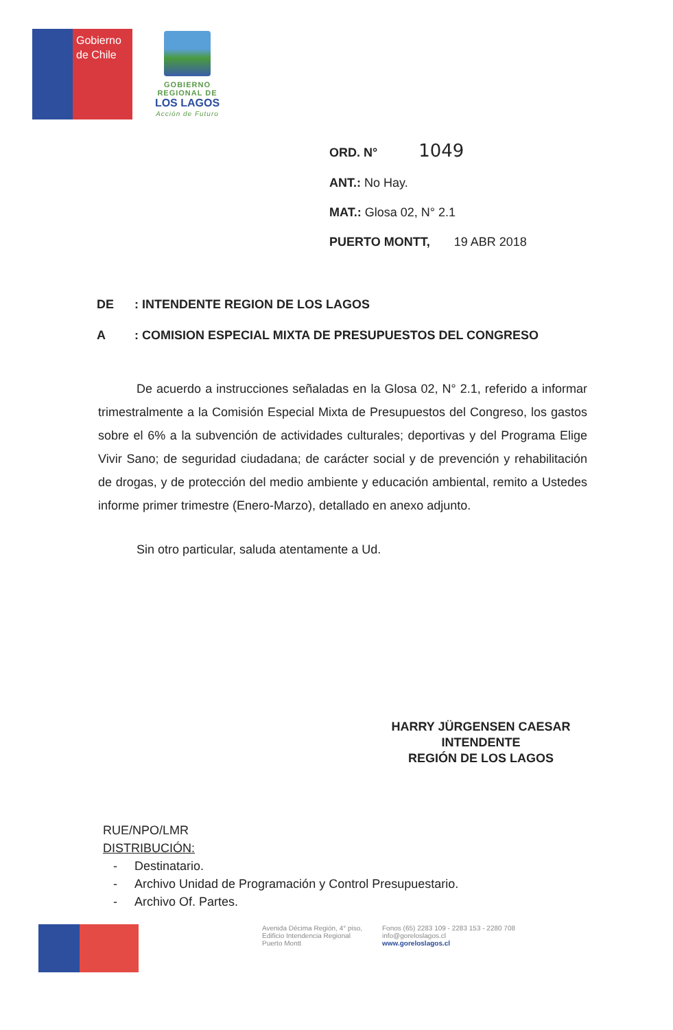Gobierno
de Chile
GOBIERNO
REGIONAL DE
LOS LAGOS
Acción de Futuro
ORD. N° 1049
ANT.: No Hay.
MAT.: Glosa 02, N° 2.1
PUERTO MONTT, 19 ABR 2018
DE: INTENDENTE REGION DE LOS LAGOS
A: COMISION ESPECIAL MIXTA DE PRESUPUESTOS DEL CONGRESO
De acuerdo a instrucciones señaladas en la Glosa 02, N° 2.1, referido a informar trimestralmente a la Comisión Especial Mixta de Presupuestos del Congreso, los gastos sobre el 6% a la subvención de actividades culturales; deportivas y del Programa Elige Vivir Sano; de seguridad ciudadana; de carácter social y de prevención y rehabilitación de drogas, y de protección del medio ambiente y educación ambiental, remito a Ustedes informe primer trimestre (Enero-Marzo), detallado en anexo adjunto.
Sin otro particular, saluda atentamente a Ud.
HARRY JÜRGENSEN CAESAR
INTENDENTE
REGIÓN DE LOS LAGOS
RUE/NPO/LMR
DISTRIBUCIÓN:
- Destinatario.
- Archivo Unidad de Programación y Control Presupuestario.
- Archivo Of. Partes.
Avenida Décima Región, 4° piso,
Edificio Intendencia Regional
Puerto Montt
Fonos (65) 2283 109 - 2283 153 - 2280 708
info@goreloslagos.cl
www.goreloslagos.cl